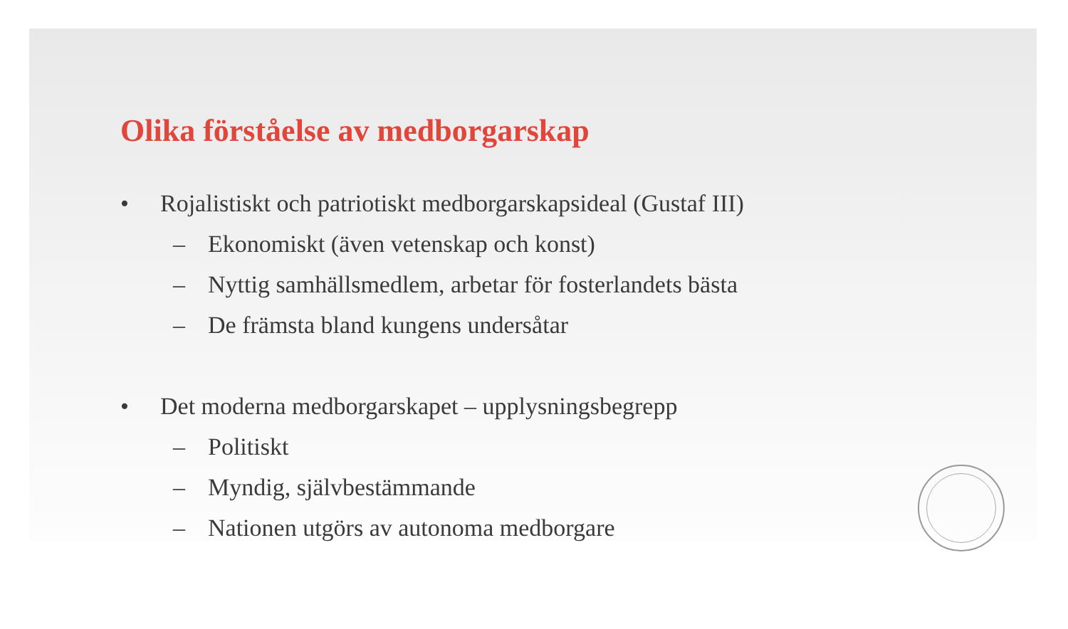Olika förståelse av medborgarskap
• Rojalistiskt och patriotiskt medborgarskapsideal (Gustaf III)
– Ekonomiskt (även vetenskap och konst)
– Nyttig samhällsmedlem, arbetar för fosterlandets bästa
– De främsta bland kungens undersåtar
• Det moderna medborgarskapet – upplysningsbegrepp
– Politiskt
– Myndig, självbestämmande
– Nationen utgörs av autonoma medborgare